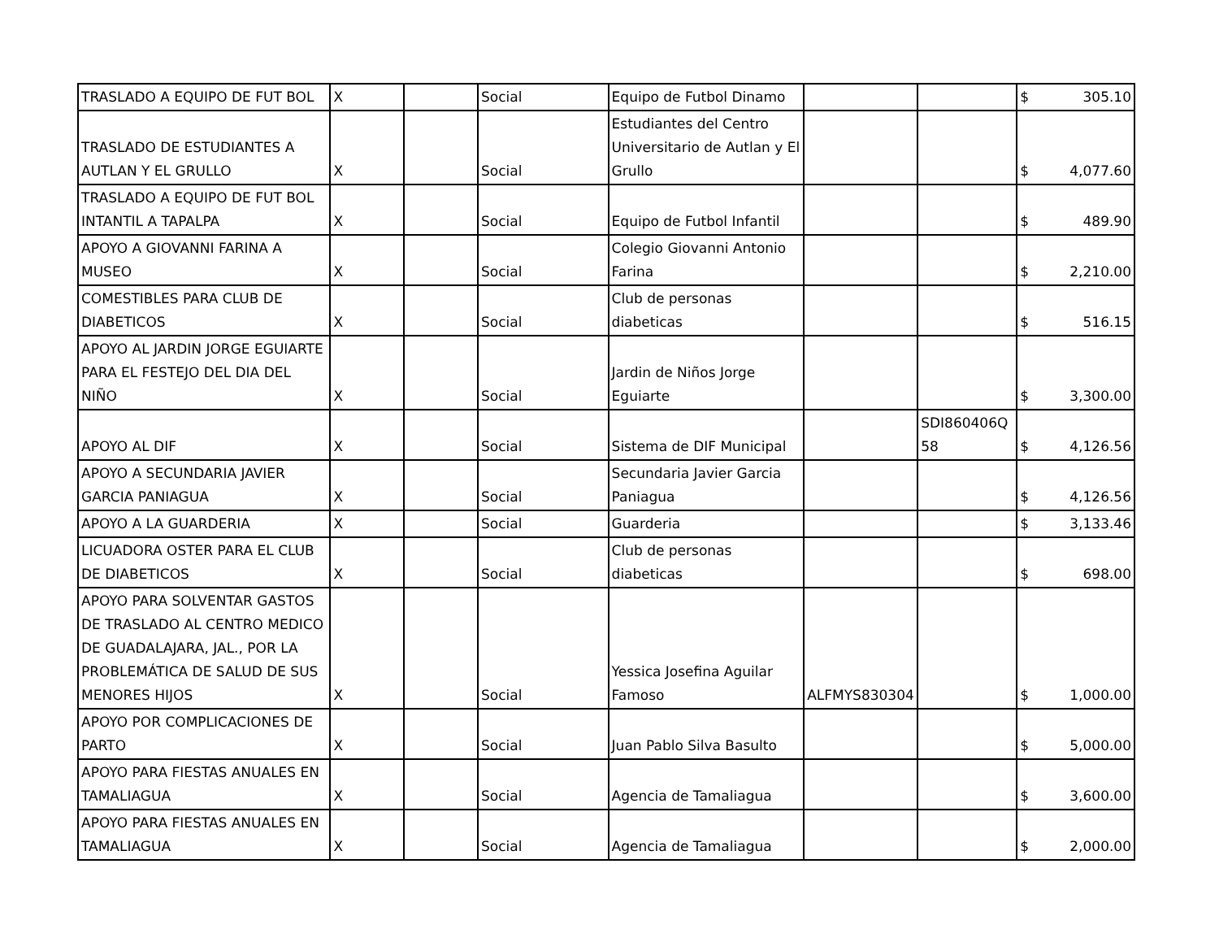| TRASLADO A EQUIPO DE FUT BOL | X | | Social | Equipo de Futbol Dinamo | | | $ 305.10 |
| TRASLADO DE ESTUDIANTES A AUTLAN Y EL GRULLO | X | | Social | Estudiantes del Centro Universitario de Autlan y El Grullo | | | $ 4,077.60 |
| TRASLADO A EQUIPO DE FUT BOL INTANTIL A TAPALPA | X | | Social | Equipo de Futbol Infantil | | | $ 489.90 |
| APOYO A GIOVANNI FARINA A MUSEO | X | | Social | Colegio Giovanni Antonio Farina | | | $ 2,210.00 |
| COMESTIBLES PARA CLUB DE DIABETICOS | X | | Social | Club de personas diabeticas | | | $ 516.15 |
| APOYO AL JARDIN JORGE EGUIARTE PARA EL FESTEJO DEL DIA DEL NIÑO | X | | Social | Jardin de Niños Jorge Eguiarte | | | $ 3,300.00 |
| APOYO AL DIF | X | | Social | Sistema de DIF Municipal | | SDI860406Q 58 | $ 4,126.56 |
| APOYO A SECUNDARIA JAVIER GARCIA PANIAGUA | X | | Social | Secundaria Javier Garcia Paniagua | | | $ 4,126.56 |
| APOYO A LA GUARDERIA | X | | Social | Guarderia | | | $ 3,133.46 |
| LICUADORA OSTER PARA EL CLUB DE DIABETICOS | X | | Social | Club de personas diabeticas | | | $ 698.00 |
| APOYO PARA SOLVENTAR GASTOS DE TRASLADO AL CENTRO MEDICO DE GUADALAJARA, JAL., POR LA PROBLEMÁTICA DE SALUD DE SUS MENORES HIJOS | X | | Social | Yessica Josefina Aguilar Famoso | ALFMYS830304 | | $ 1,000.00 |
| APOYO POR COMPLICACIONES DE PARTO | X | | Social | Juan Pablo Silva Basulto | | | $ 5,000.00 |
| APOYO PARA FIESTAS ANUALES EN TAMALIAGUA | X | | Social | Agencia de Tamaliagua | | | $ 3,600.00 |
| APOYO PARA FIESTAS ANUALES EN TAMALIAGUA | X | | Social | Agencia de Tamaliagua | | | $ 2,000.00 |